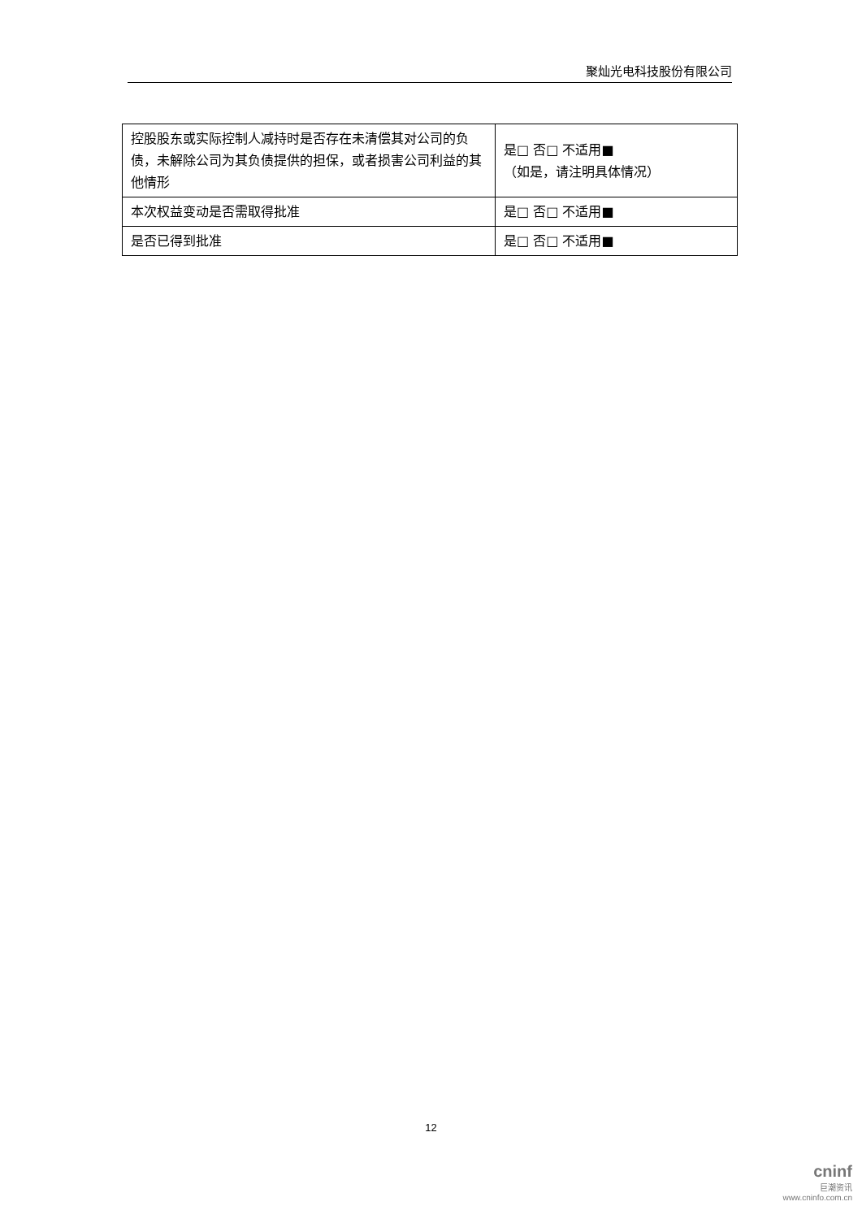聚灿光电科技股份有限公司
| 控股股东或实际控制人减持时是否存在未清偿其对公司的负债，未解除公司为其负债提供的担保，或者损害公司利益的其他情形 | 是□ 否□ 不适用■ （如是，请注明具体情况） |
| 本次权益变动是否需取得批准 | 是□ 否□ 不适用■ |
| 是否已得到批准 | 是□ 否□ 不适用■ |
12
cninf
巨潮资讯
www.cninfo.com.cn